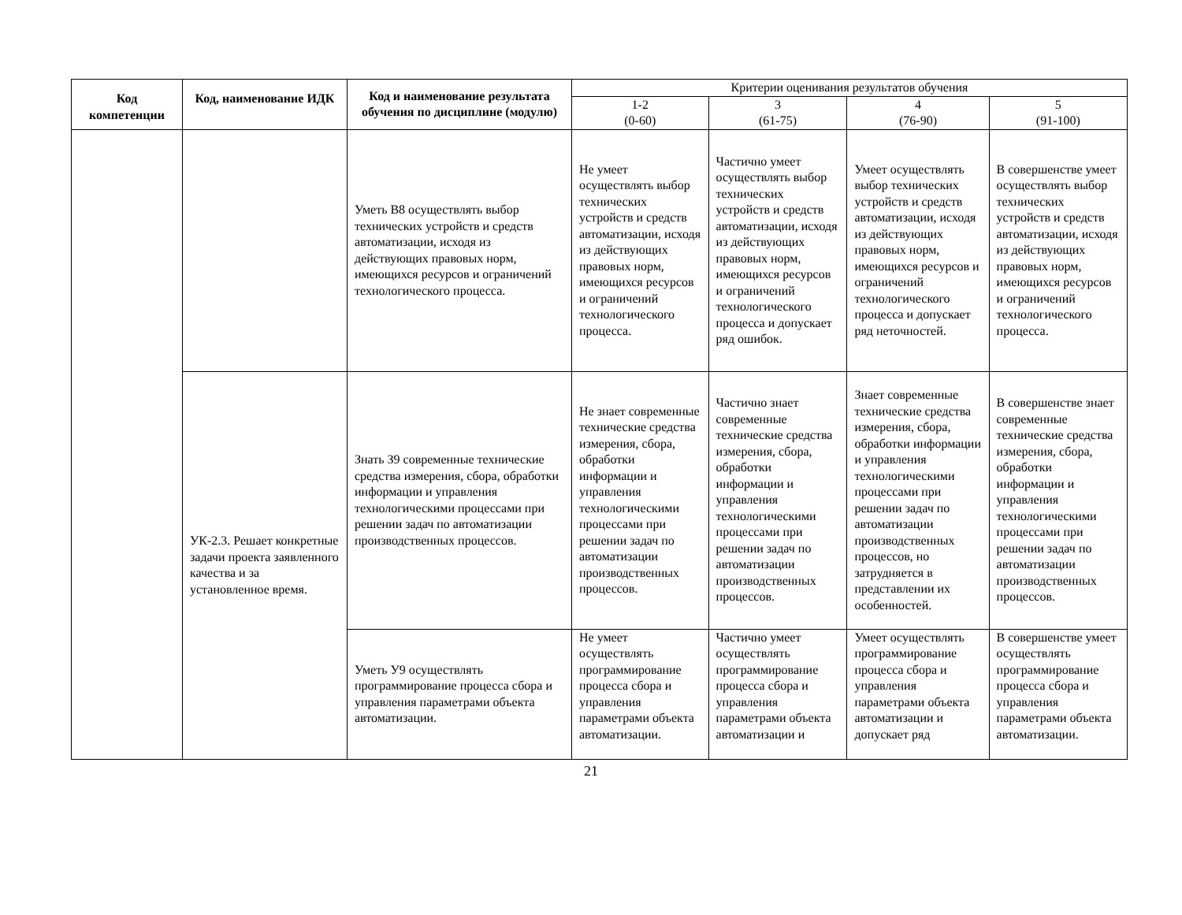| Код компетенции | Код, наименование ИДК | Код и наименование результата обучения по дисциплине (модулю) | Критерии оценивания результатов обучения | | | |
| --- | --- | --- | --- | --- | --- | --- |
| | | | 1-2 (0-60) | 3 (61-75) | 4 (76-90) | 5 (91-100) |
| | | Уметь В8 осуществлять выбор технических устройств и средств автоматизации, исходя из действующих правовых норм, имеющихся ресурсов и ограничений технологического процесса. | Не умеет осуществлять выбор технических устройств и средств автоматизации, исходя из действующих правовых норм, имеющихся ресурсов и ограничений технологического процесса. | Частично умеет осуществлять выбор технических устройств и средств автоматизации, исходя из действующих правовых норм, имеющихся ресурсов и ограничений технологического процесса и допускает ряд ошибок. | Умеет осуществлять выбор технических устройств и средств автоматизации, исходя из действующих правовых норм, имеющихся ресурсов и ограничений технологического процесса и допускает ряд неточностей. | В совершенстве умеет осуществлять выбор технических устройств и средств автоматизации, исходя из действующих правовых норм, имеющихся ресурсов и ограничений технологического процесса. |
| | УК-2.3. Решает конкретные задачи проекта заявленного качества и за установленное время. | Знать З9 современные технические средства измерения, сбора, обработки информации и управления технологическими процессами при решении задач по автоматизации производственных процессов. | Не знает современные технические средства измерения, сбора, обработки информации и управления технологическими процессами при решении задач по автоматизации производственных процессов. | Частично знает современные технические средства измерения, сбора, обработки информации и управления технологическими процессами при решении задач по автоматизации производственных процессов. | Знает современные технические средства измерения, сбора, обработки информации и управления технологическими процессами при решении задач по автоматизации производственных процессов, но затрудняется в представлении их особенностей. | В совершенстве знает современные технические средства измерения, сбора, обработки информации и управления технологическими процессами при решении задач по автоматизации производственных процессов. |
| | | Уметь У9 осуществлять программирование процесса сбора и управления параметрами объекта автоматизации. | Не умеет осуществлять программирование процесса сбора и управления параметрами объекта автоматизации. | Частично умеет осуществлять программирование процесса сбора и управления параметрами объекта автоматизации и | Умеет осуществлять программирование процесса сбора и управления параметрами объекта автоматизации и допускает ряд | В совершенстве умеет осуществлять программирование процесса сбора и управления параметрами объекта автоматизации. |
21